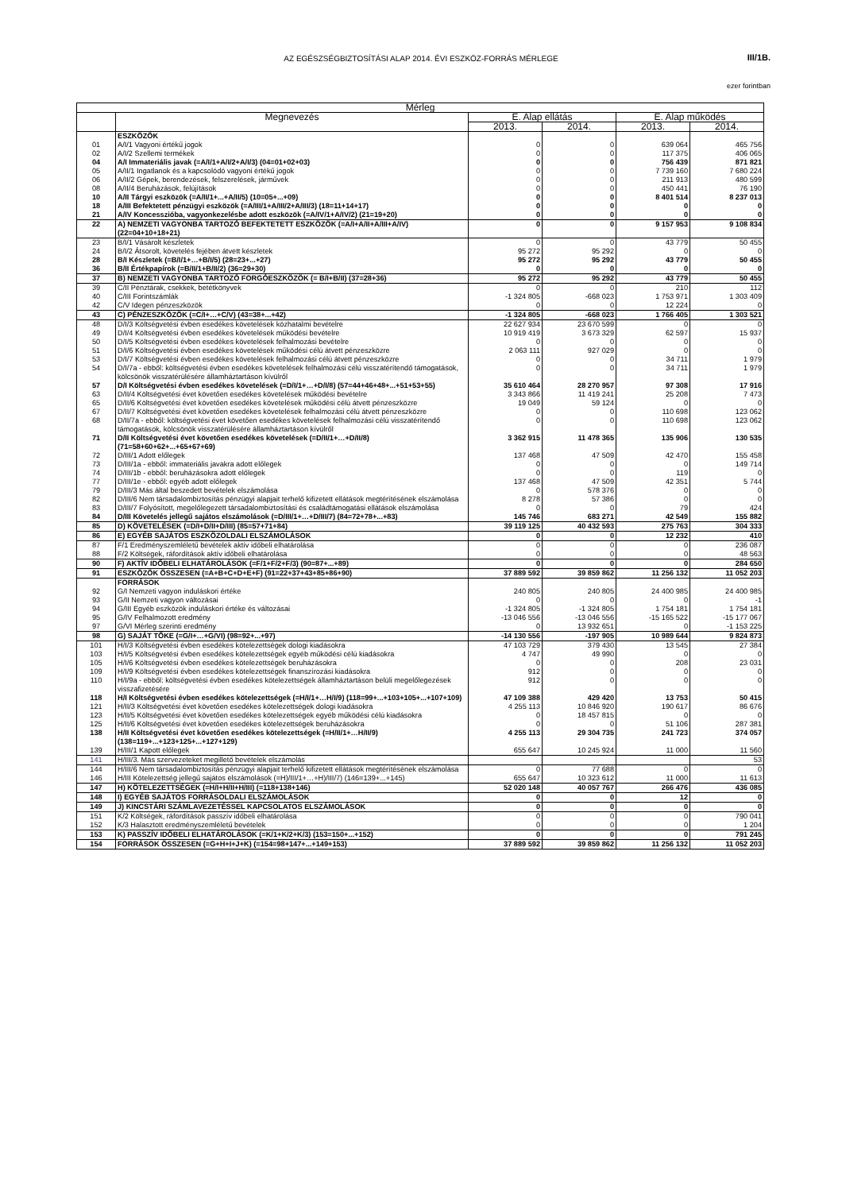AZ EGÉSZSÉGBIZTOSÍTÁSI ALAP 2014. ÉVI ESZKÖZ-FORRÁS MÉRLEGE III/1B.
ezer forintban
| Mérleg | | | | | |
| --- | --- | --- | --- | --- | --- |
| | Megnevezés | E. Alap ellátás | | E. Alap működés | |
| | | 2013. | 2014. | 2013. | 2014. |
| | ESZKÖZÖK | | | | |
| 01 | A/I/1 Vagyoni értékű jogok | 0 | 0 | 639 064 | 465 756 |
| 02 | A/I/2 Szellemi termékek | 0 | 0 | 117 375 | 406 065 |
| 04 | A/I Immateriális javak (=A/I/1+A/I/2+A/I/3) (04=01+02+03) | 0 | 0 | 756 439 | 871 821 |
| 05 | A/II/1 Ingatlanok és a kapcsolódó vagyoni értékű jogok | 0 | 0 | 7 739 160 | 7 680 224 |
| 06 | A/II/2 Gépek, berendezések, felszerelések, járművek | 0 | 0 | 211 913 | 480 599 |
| 08 | A/II/4 Beruházások, felújítások | 0 | 0 | 450 441 | 76 190 |
| 10 | A/II Tárgyi eszközök (=A/II/1+...+A/II/5) (10=05+...+09) | 0 | 0 | 8 401 514 | 8 237 013 |
| 18 | A/III Befektetett pénzügyi eszközök (=A/III/1+A/III/2+A/III/3) (18=11+14+17) | 0 | 0 | 0 | 0 |
| 21 | A/IV Koncesszióba, vagyonkezelésbe adott eszközök (=A/IV/1+A/IV/2) (21=19+20) | 0 | 0 | 0 | 0 |
| 22 | A) NEMZETI VAGYONBA TARTOZÓ BEFEKTETETT ESZKÖZÖK (=A/I+A/II+A/III+A/IV) (22=04+10+18+21) | 0 | 0 | 9 157 953 | 9 108 834 |
| 23 | B/I/1 Vásárolt készletek | 0 | 0 | 43 779 | 50 455 |
| 24 | B/I/2 Átsorolt, követelés fejében átvett készletek | 95 272 | 95 292 | 0 | 0 |
| 28 | B/I Készletek (=B/I/1+…+B/I/5) (28=23+...+27) | 95 272 | 95 292 | 43 779 | 50 455 |
| 36 | B/II Értékpapírok (=B/II/1+B/II/2) (36=29+30) | 0 | 0 | 0 | 0 |
| 37 | B) NEMZETI VAGYONBA TARTOZÓ FORGÓESZKÖZÖK (= B/I+B/II) (37=28+36) | 95 272 | 95 292 | 43 779 | 50 455 |
| 39 | C/II Pénztárak, csekkek, betétkönyvek | 0 | 0 | 210 | 112 |
| 40 | C/III Forintszámlák | -1 324 805 | -668 023 | 1 753 971 | 1 303 409 |
| 42 | C/V Idegen pénzeszközök | 0 | 0 | 12 224 | 0 |
| 43 | C) PÉNZESZKÖZÖK (=C/I+…+C/V) (43=38+...+42) | -1 324 805 | -668 023 | 1 766 405 | 1 303 521 |
| 48 | D/I/3 Költségvetési évben esedékes követelések közhatalmi bevételre | 22 627 934 | 23 670 599 | 0 | 0 |
| 49 | D/I/4 Költségvetési évben esedékes követelések működési bevételre | 10 919 419 | 3 673 329 | 62 597 | 15 937 |
| 50 | D/I/5 Költségvetési évben esedékes követelések felhalmozási bevételre | 0 | 0 | 0 | 0 |
| 51 | D/I/6 Költségvetési évben esedékes követelések működési célú átvett pénzeszközre | 2 063 111 | 927 029 | 0 | 0 |
| 53 | D/I/7 Költségvetési évben esedékes követelések felhalmozási célú átvett pénzeszközre | 0 | 0 | 34 711 | 1 979 |
| 54 | D/I/7a - ebből: költségvetési évben esedékes követelések felhalmozási célú visszatérítendő támogatások, kölcsönök visszatérülésére államháztartáson kívülről | 0 | 0 | 34 711 | 1 979 |
| 57 | D/I Költségvetési évben esedékes követelések (=D/I/1+…+D/I/8) (57=44+46+48+...+51+53+55) | 35 610 464 | 28 270 957 | 97 308 | 17 916 |
| 63 | D/II/4 Költségvetési évet követően esedékes követelések működési bevételre | 3 343 866 | 11 419 241 | 25 208 | 7 473 |
| 65 | D/II/6 Költségvetési évet követően esedékes követelések működési célú átvett pénzeszközre | 19 049 | 59 124 | 0 | 0 |
| 67 | D/II/7 Költségvetési évet követően esedékes követelések felhalmozási célú átvett pénzeszközre | 0 | 0 | 110 698 | 123 062 |
| 68 | D/II/7a - ebből: költségvetési évet követően esedékes követelések felhalmozási célú visszatérítendő támogatások, kölcsönök visszatérülésére államháztartáson kívülről | 0 | 0 | 110 698 | 123 062 |
| 71 | D/II Költségvetési évet követően esedékes követelések (=D/II/1+…+D/II/8) (71=58+60+62+...+65+67+69) | 3 362 915 | 11 478 365 | 135 906 | 130 535 |
| 72 | D/III/1 Adott előlegek | 137 468 | 47 509 | 42 470 | 155 458 |
| 73 | D/III/1a - ebből: immateriális javakra adott előlegek | 0 | 0 | 0 | 149 714 |
| 74 | D/III/1b - ebből: beruházásokra adott előlegek | 0 | 0 | 119 | 0 |
| 77 | D/III/1e - ebből: egyéb adott előlegek | 137 468 | 47 509 | 42 351 | 5 744 |
| 79 | D/III/3 Más által beszedett bevételek elszámolása | 0 | 578 376 | 0 | 0 |
| 82 | D/III/6 Nem társadalombiztosítás pénzügyi alapjait terhelő kifizetett ellátások megtérítésének elszámolása | 8 278 | 57 386 | 0 | 0 |
| 83 | D/III/7 Folyósított, megelőlegezett társadalombiztosítási és családtámogatási ellátások elszámolása | 0 | 0 | 79 | 424 |
| 84 | D/III Követelés jellegű sajátos elszámolások (=D/III/1+…+D/III/7) (84=72+78+...+83) | 145 746 | 683 271 | 42 549 | 155 882 |
| 85 | D) KÖVETELÉSEK (=D/I+D/II+D/III) (85=57+71+84) | 39 119 125 | 40 432 593 | 275 763 | 304 333 |
| 86 | E) EGYÉB SAJÁTOS ESZKÖZOLDALI ELSZÁMOLÁSOK | 0 | 0 | 12 232 | 410 |
| 87 | F/1 Eredményszemléletű bevételek aktív időbeli elhatárolása | 0 | 0 | 0 | 236 087 |
| 88 | F/2 Költségek, ráfordítások aktív időbeli elhatárolása | 0 | 0 | 0 | 48 563 |
| 90 | F) AKTÍV IDŐBELI ELHATÁROLÁSOK (=F/1+F/2+F/3) (90=87+...+89) | 0 | 0 | 0 | 284 650 |
| 91 | ESZKÖZÖK ÖSSZESEN (=A+B+C+D+E+F) (91=22+37+43+85+86+90) | 37 889 592 | 39 859 862 | 11 256 132 | 11 052 203 |
| | FORRÁSOK | | | | |
| 92 | G/I Nemzeti vagyon induláskori értéke | 240 805 | 240 805 | 24 400 985 | 24 400 985 |
| 93 | G/II Nemzeti vagyon változásai | 0 | 0 | 0 | -1 |
| 94 | G/III Egyéb eszközök induláskori értéke és változásai | -1 324 805 | -1 324 805 | 1 754 181 | 1 754 181 |
| 95 | G/IV Felhalmozott eredmény | -13 046 556 | -13 046 556 | -15 165 522 | -15 177 067 |
| 97 | G/VI Mérleg szerinti eredmény | 0 | 13 932 651 | 0 | -1 153 225 |
| 98 | G) SAJÁT TŐKE (=G/I+…+G/VI) (98=92+...+97) | -14 130 556 | -197 905 | 10 989 644 | 9 824 873 |
| 101 | H/I/3 Költségvetési évben esedékes kötelezettségek dologi kiadásokra | 47 103 729 | 379 430 | 13 545 | 27 384 |
| 103 | H/I/5 Költségvetési évben esedékes kötelezettségek egyéb működési célú kiadásokra | 4 747 | 49 990 | 0 | 0 |
| 105 | H/I/6 Költségvetési évben esedékes kötelezettségek beruházásokra | 0 | 0 | 208 | 23 031 |
| 109 | H/I/9 Költségvetési évben esedékes kötelezettségek finanszírozási kiadásokra | 912 | 0 | 0 | 0 |
| 110 | H/I/9a - ebből: költségvetési évben esedékes kötelezettségek államháztartáson belüli megelőlegezések visszafizetésére | 912 | 0 | 0 | 0 |
| 118 | H/I Költségvetési évben esedékes kötelezettségek (=H/I/1+…H/I/9) (118=99+...+103+105+...+107+109) | 47 109 388 | 429 420 | 13 753 | 50 415 |
| 121 | H/II/3 Költségvetési évet követően esedékes kötelezettségek dologi kiadásokra | 4 255 113 | 10 846 920 | 190 617 | 86 676 |
| 123 | H/II/5 Költségvetési évet követően esedékes kötelezettségek egyéb működési célú kiadásokra | 0 | 18 457 815 | 0 | 0 |
| 125 | H/II/6 Költségvetési évet követően esedékes kötelezettségek beruházásokra | 0 | 0 | 51 106 | 287 381 |
| 138 | H/II Költségvetési évet követően esedékes kötelezettségek (=H/II/1+…H/II/9) (138=119+...+123+125+...+127+129) | 4 255 113 | 29 304 735 | 241 723 | 374 057 |
| 139 | H/III/1 Kapott előlegek | 655 647 | 10 245 924 | 11 000 | 11 560 |
| 141 | H/III/3. Más szervezeteket megillető bevételek elszámolás | | | | 53 |
| 144 | H/III/6 Nem társadalombiztosítás pénzügyi alapjait terhelő kifizetett ellátások megtérítésének elszámolása | 0 | 77 688 | 0 | 0 |
| 146 | H/III Kötelezettség jellegű sajátos elszámolások (=H)/III/1+…+H)/III/7) (146=139+...+145) | 655 647 | 10 323 612 | 11 000 | 11 613 |
| 147 | H) KÖTELEZETTSÉGEK (=H/I+H/II+H/III) (=118+138+146) | 52 020 148 | 40 057 767 | 266 476 | 436 085 |
| 148 | I) EGYÉB SAJÁTOS FORRÁSOLDALI ELSZÁMOLÁSOK | 0 | 0 | 12 | 0 |
| 149 | J) KINCSTÁRI SZÁMLAVEZETÉSSEL KAPCSOLATOS ELSZÁMOLÁSOK | 0 | 0 | 0 | 0 |
| 151 | K/2 Költségek, ráfordítások passzív időbeli elhatárolása | 0 | 0 | 0 | 790 041 |
| 152 | K/3 Halasztott eredményszemléletű bevételek | 0 | 0 | 0 | 1 204 |
| 153 | K) PASSZÍV IDŐBELI ELHATÁROLÁSOK (=K/1+K/2+K/3) (153=150+...+152) | 0 | 0 | 0 | 791 245 |
| 154 | FORRÁSOK ÖSSZESEN (=G+H+I+J+K) (=154=98+147+...+149+153) | 37 889 592 | 39 859 862 | 11 256 132 | 11 052 203 |